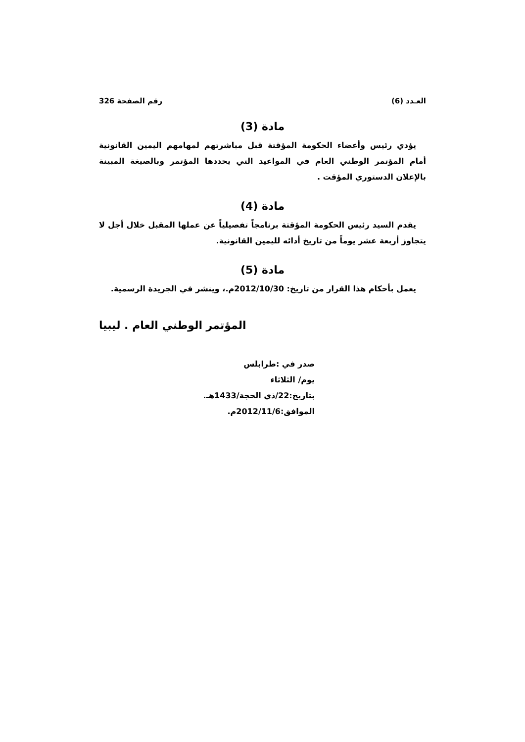العـدد (6) رقم الصفحة 326
مادة (3)
يؤدي رئيس وأعضاء الحكومة المؤقتة قبل مباشرتهم لمهامهم اليمين القانونية أمام المؤتمر الوطني العام في المواعيد التي يحددها المؤتمر وبالصيغة المبينة بالإعلان الدستوري المؤقت .
مادة (4)
يقدم السيد رئيس الحكومة المؤقتة برنامجاً تفصيلياً عن عملها المقبل خلال أجل لا يتجاوز أربعة عشر يوماً من تاريخ أدائه لليمين القانونية.
مادة (5)
يعمل بأحكام هذا القرار من تاريخ: 2012/10/30م.، وينشر في الجريدة الرسمية.
المؤتمر الوطني العام . ليبيا
صدر في :طرابلس
يوم/ الثلاثاء
بتاريخ:22/ذي الحجة/1433هـ.
الموافق:2012/11/6م.